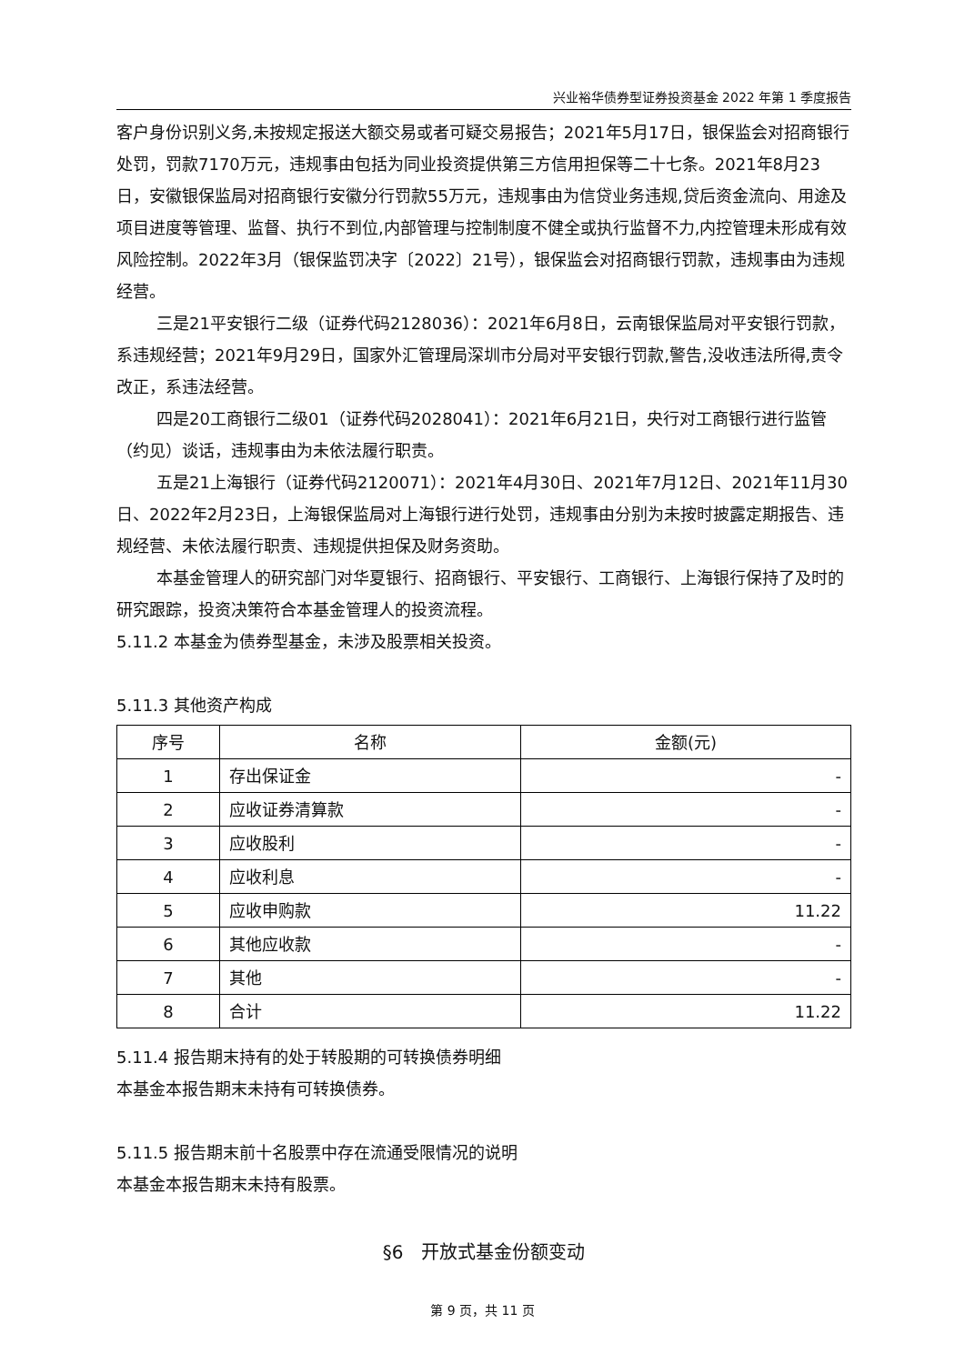兴业裕华债券型证券投资基金 2022 年第 1 季度报告
客户身份识别义务,未按规定报送大额交易或者可疑交易报告；2021年5月17日，银保监会对招商银行处罚，罚款7170万元，违规事由包括为同业投资提供第三方信用担保等二十七条。2021年8月23日，安徽银保监局对招商银行安徽分行罚款55万元，违规事由为信贷业务违规,贷后资金流向、用途及项目进度等管理、监督、执行不到位,内部管理与控制制度不健全或执行监督不力,内控管理未形成有效风险控制。2022年3月（银保监罚决字〔2022〕21号），银保监会对招商银行罚款，违规事由为违规经营。
三是21平安银行二级（证券代码2128036）：2021年6月8日，云南银保监局对平安银行罚款，系违规经营；2021年9月29日，国家外汇管理局深圳市分局对平安银行罚款,警告,没收违法所得,责令改正，系违法经营。
四是20工商银行二级01（证券代码2028041）：2021年6月21日，央行对工商银行进行监管（约见）谈话，违规事由为未依法履行职责。
五是21上海银行（证券代码2120071）：2021年4月30日、2021年7月12日、2021年11月30日、2022年2月23日，上海银保监局对上海银行进行处罚，违规事由分别为未按时披露定期报告、违规经营、未依法履行职责、违规提供担保及财务资助。
本基金管理人的研究部门对华夏银行、招商银行、平安银行、工商银行、上海银行保持了及时的研究跟踪，投资决策符合本基金管理人的投资流程。
5.11.2 本基金为债券型基金，未涉及股票相关投资。
5.11.3 其他资产构成
| 序号 | 名称 | 金额(元) |
| --- | --- | --- |
| 1 | 存出保证金 | - |
| 2 | 应收证券清算款 | - |
| 3 | 应收股利 | - |
| 4 | 应收利息 | - |
| 5 | 应收申购款 | 11.22 |
| 6 | 其他应收款 | - |
| 7 | 其他 | - |
| 8 | 合计 | 11.22 |
5.11.4 报告期末持有的处于转股期的可转换债券明细
本基金本报告期末未持有可转换债券。
5.11.5 报告期末前十名股票中存在流通受限情况的说明
本基金本报告期末未持有股票。
§6　开放式基金份额变动
第 9 页，共 11 页